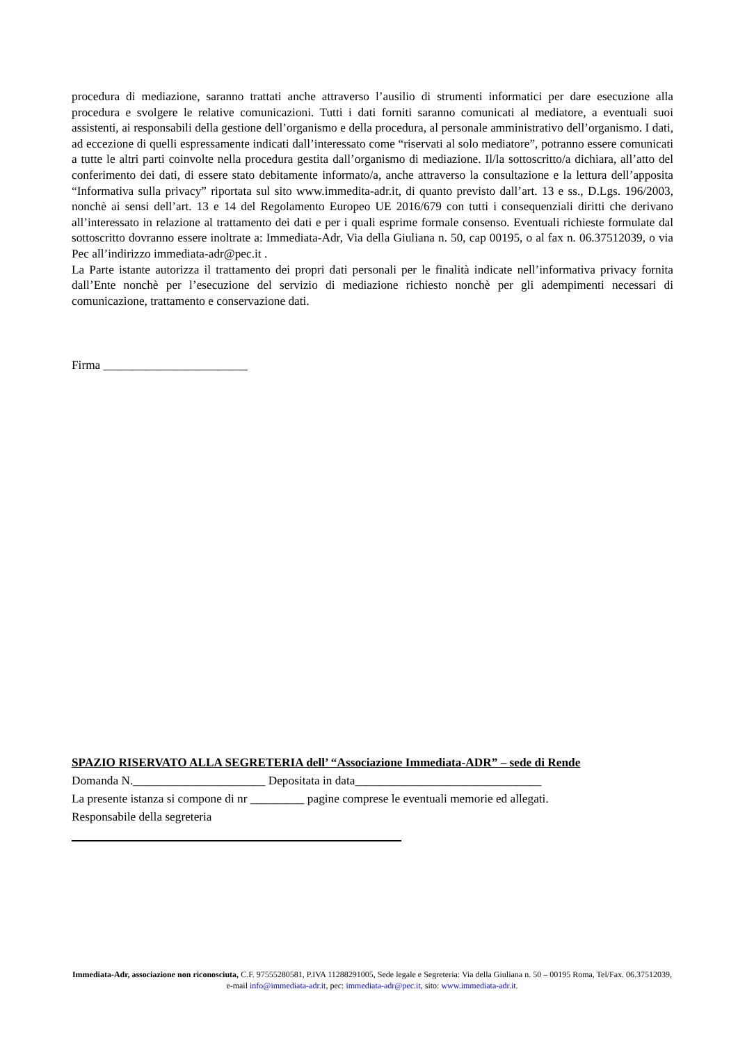procedura di mediazione, saranno trattati anche attraverso l’ausilio di strumenti informatici per dare esecuzione alla procedura e svolgere le relative comunicazioni. Tutti i dati forniti saranno comunicati al mediatore, a eventuali suoi assistenti, ai responsabili della gestione dell’organismo e della procedura, al personale amministrativo dell’organismo. I dati, ad eccezione di quelli espressamente indicati dall’interessato come “riservati al solo mediatore”, potranno essere comunicati a tutte le altri parti coinvolte nella procedura gestita dall’organismo di mediazione. Il/la sottoscritto/a dichiara, all’atto del conferimento dei dati, di essere stato debitamente informato/a, anche attraverso la consultazione e la lettura dell’apposita “Informativa sulla privacy” riportata sul sito www.immedita-adr.it, di quanto previsto dall’art. 13 e ss., D.Lgs. 196/2003, nonchè ai sensi dell’art. 13 e 14 del Regolamento Europeo UE 2016/679 con tutti i consequenziali diritti che derivano all’interessato in relazione al trattamento dei dati e per i quali esprime formale consenso. Eventuali richieste formulate dal sottoscritto dovranno essere inoltrate a: Immediata-Adr, Via della Giuliana n. 50, cap 00195, o al fax n. 06.37512039, o via Pec all’indirizzo immediata-adr@pec.it .
La Parte istante autorizza il trattamento dei propri dati personali per le finalità indicate nell’informativa privacy fornita dall’Ente nonchè per l’esecuzione del servizio di mediazione richiesto nonchè per gli adempimenti necessari di comunicazione, trattamento e conservazione dati.
Firma ________________________
SPAZIO RISERVATO ALLA SEGRETERIA dell’ “Associazione Immediata-ADR” – sede di Rende
Domanda N.______________________ Depositata in data_______________________________
La presente istanza si compone di nr _________ pagine comprese le eventuali memorie ed allegati.
Responsabile della segreteria
Immediata-Adr, associazione non riconosciuta, C.F. 97555280581, P.IVA 11288291005, Sede legale e Segreteria: Via della Giuliana n. 50 – 00195 Roma, Tel/Fax. 06.37512039, e-mail info@immediata-adr.it, pec: immediata-adr@pec.it, sito: www.immediata-adr.it.